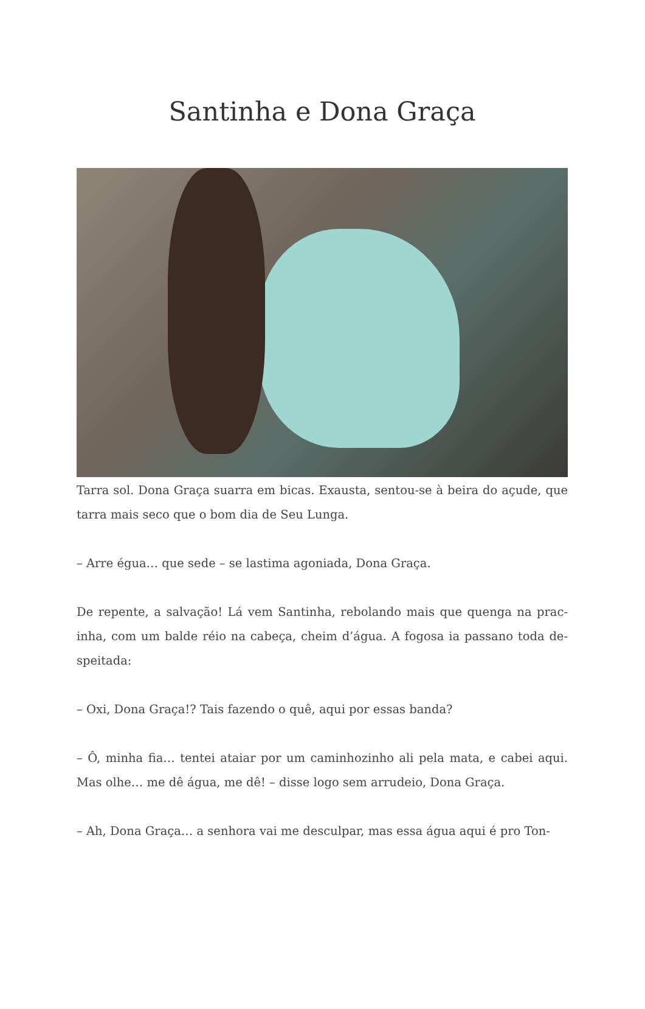Santinha e Dona Graça
Tarra sol. Dona Graça suarra em bicas. Exausta, sentou-se à beira do açude, que tarra mais seco que o bom dia de Seu Lunga.
– Arre égua… que sede – se lastima agoniada, Dona Graça.
De repente, a salvação! Lá vem Santinha, rebolando mais que quenga na prac­inha, com um balde réio na cabeça, cheim d’água. A fogosa ia passano toda de­speitada:
– Oxi, Dona Graça!? Tais fazendo o quê, aqui por essas banda?
– Ô, minha fia… tentei ataiar por um caminhozinho ali pela mata, e cabei aqui. Mas olhe… me dê água, me dê! – disse logo sem arrudeio, Dona Graça.
– Ah, Dona Graça… a senhora vai me desculpar, mas essa água aqui é pro Ton-